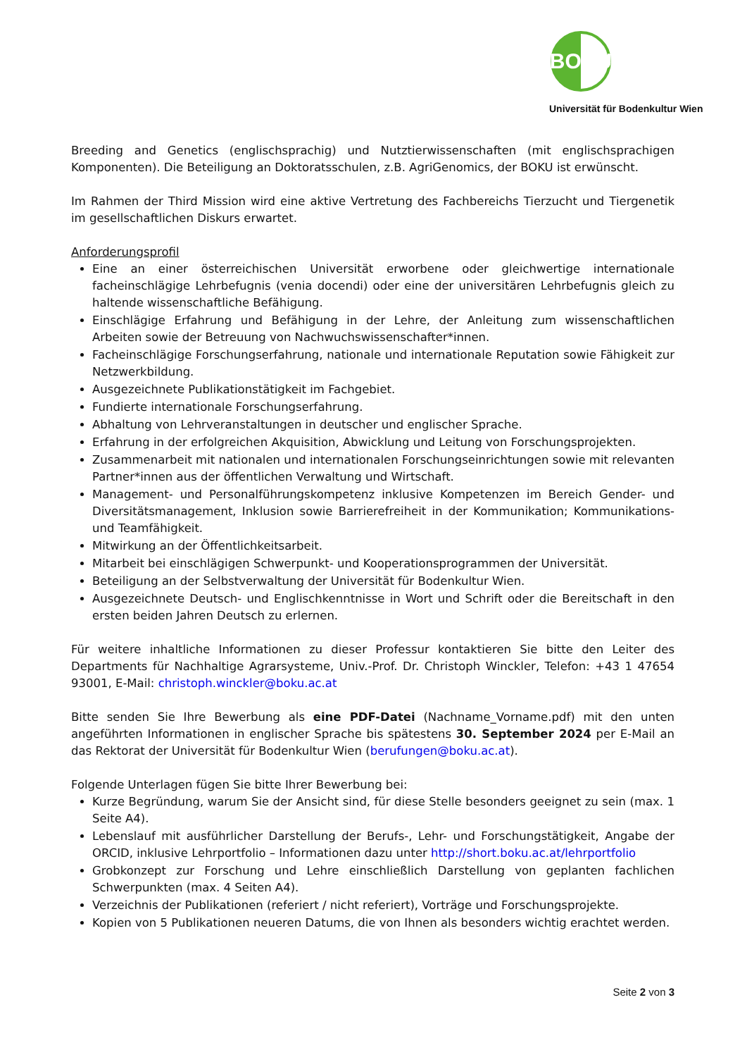BOKU
Universität für Bodenkultur Wien
Breeding and Genetics (englischsprachig) und Nutztierwissenschaften (mit englischsprachigen Komponenten). Die Beteiligung an Doktoratsschulen, z.B. AgriGenomics, der BOKU ist erwünscht.
Im Rahmen der Third Mission wird eine aktive Vertretung des Fachbereichs Tierzucht und Tiergenetik im gesellschaftlichen Diskurs erwartet.
Anforderungsprofil
Eine an einer österreichischen Universität erworbene oder gleichwertige internationale facheinschlägige Lehrbefugnis (venia docendi) oder eine der universitären Lehrbefugnis gleich zu haltende wissenschaftliche Befähigung.
Einschlägige Erfahrung und Befähigung in der Lehre, der Anleitung zum wissenschaftlichen Arbeiten sowie der Betreuung von Nachwuchswissenschafter*innen.
Facheinschlägige Forschungserfahrung, nationale und internationale Reputation sowie Fähigkeit zur Netzwerkbildung.
Ausgezeichnete Publikationstätigkeit im Fachgebiet.
Fundierte internationale Forschungserfahrung.
Abhaltung von Lehrveranstaltungen in deutscher und englischer Sprache.
Erfahrung in der erfolgreichen Akquisition, Abwicklung und Leitung von Forschungsprojekten.
Zusammenarbeit mit nationalen und internationalen Forschungseinrichtungen sowie mit relevanten Partner*innen aus der öffentlichen Verwaltung und Wirtschaft.
Management- und Personalführungskompetenz inklusive Kompetenzen im Bereich Gender- und Diversitätsmanagement, Inklusion sowie Barrierefreiheit in der Kommunikation; Kommunikations- und Teamfähigkeit.
Mitwirkung an der Öffentlichkeitsarbeit.
Mitarbeit bei einschlägigen Schwerpunkt- und Kooperationsprogrammen der Universität.
Beteiligung an der Selbstverwaltung der Universität für Bodenkultur Wien.
Ausgezeichnete Deutsch- und Englischkenntnisse in Wort und Schrift oder die Bereitschaft in den ersten beiden Jahren Deutsch zu erlernen.
Für weitere inhaltliche Informationen zu dieser Professur kontaktieren Sie bitte den Leiter des Departments für Nachhaltige Agrarsysteme, Univ.-Prof. Dr. Christoph Winckler, Telefon: +43 1 47654 93001, E-Mail: christoph.winckler@boku.ac.at
Bitte senden Sie Ihre Bewerbung als eine PDF-Datei (Nachname_Vorname.pdf) mit den unten angeführten Informationen in englischer Sprache bis spätestens 30. September 2024 per E-Mail an das Rektorat der Universität für Bodenkultur Wien (berufungen@boku.ac.at).
Folgende Unterlagen fügen Sie bitte Ihrer Bewerbung bei:
Kurze Begründung, warum Sie der Ansicht sind, für diese Stelle besonders geeignet zu sein (max. 1 Seite A4).
Lebenslauf mit ausführlicher Darstellung der Berufs-, Lehr- und Forschungstätigkeit, Angabe der ORCID, inklusive Lehrportfolio – Informationen dazu unter http://short.boku.ac.at/lehrportfolio
Grobkonzept zur Forschung und Lehre einschließlich Darstellung von geplanten fachlichen Schwerpunkten (max. 4 Seiten A4).
Verzeichnis der Publikationen (referiert / nicht referiert), Vorträge und Forschungsprojekte.
Kopien von 5 Publikationen neueren Datums, die von Ihnen als besonders wichtig erachtet werden.
Seite 2 von 3